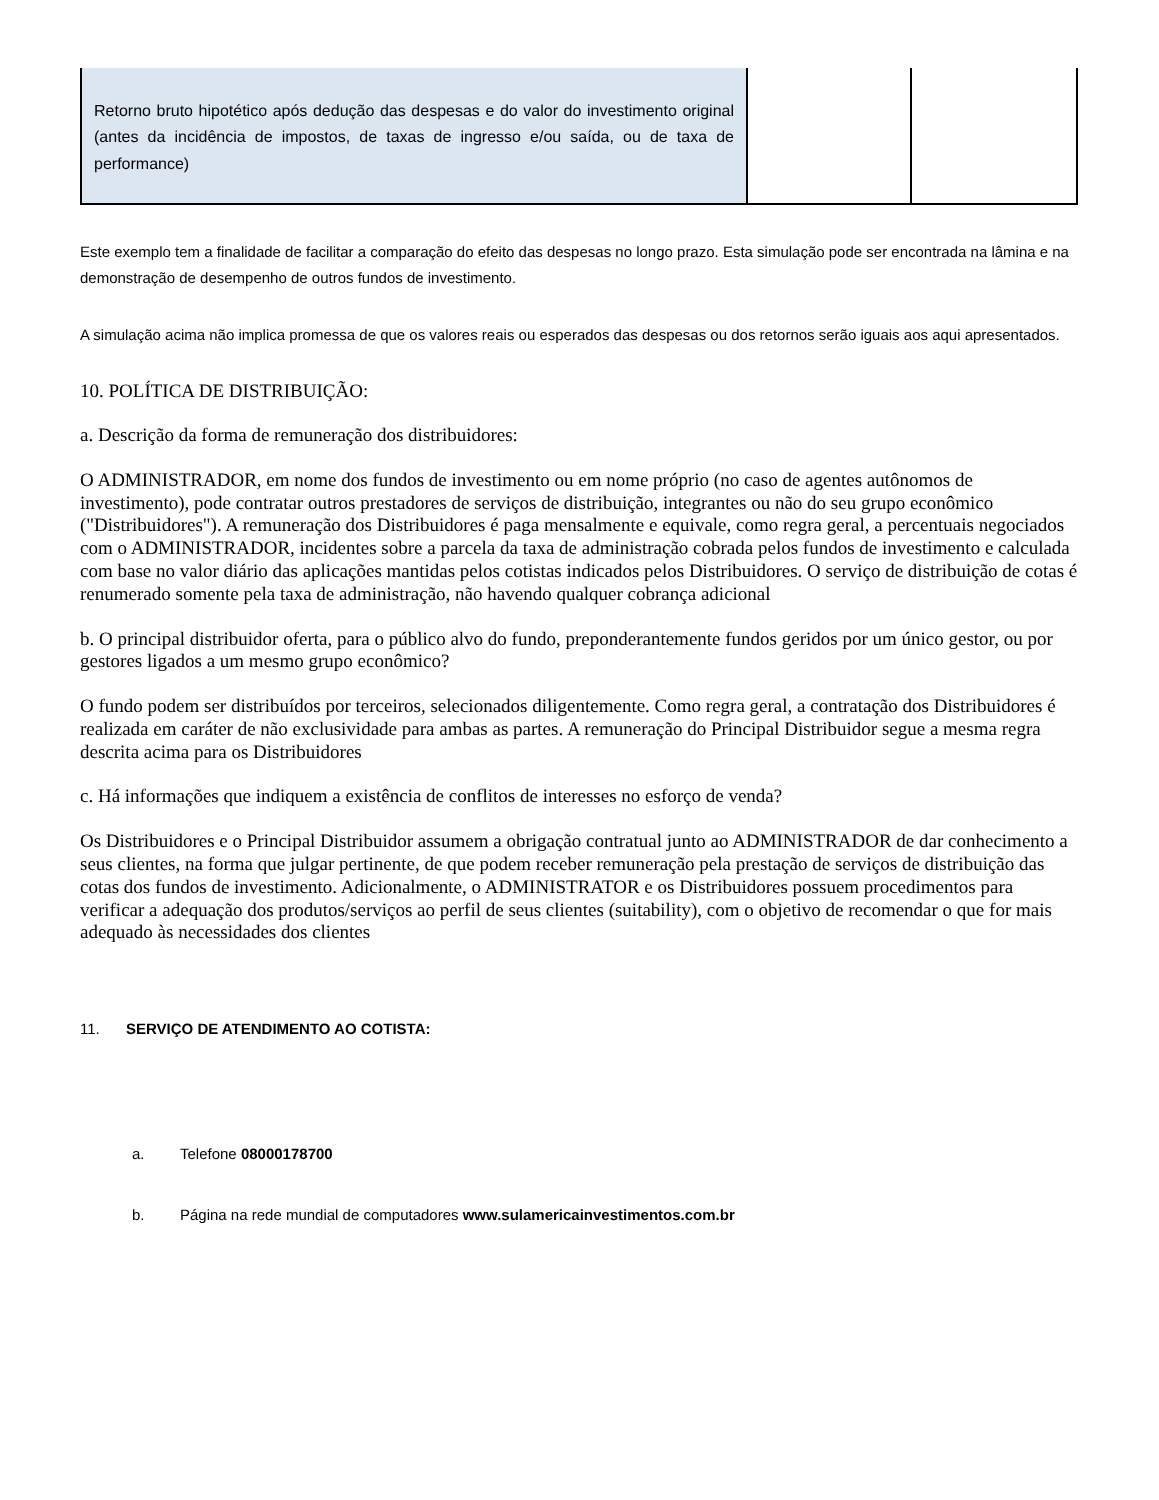| Retorno bruto hipotético após dedução das despesas e do valor do investimento original (antes da incidência de impostos, de taxas de ingresso e/ou saída, ou de taxa de performance) | | |
Este exemplo tem a finalidade de facilitar a comparação do efeito das despesas no longo prazo. Esta simulação pode ser encontrada na lâmina e na demonstração de desempenho de outros fundos de investimento.
A simulação acima não implica promessa de que os valores reais ou esperados das despesas ou dos retornos serão iguais aos aqui apresentados.
10. POLÍTICA DE DISTRIBUIÇÃO:
a. Descrição da forma de remuneração dos distribuidores:
O ADMINISTRADOR, em nome dos fundos de investimento ou em nome próprio (no caso de agentes autônomos de investimento), pode contratar outros prestadores de serviços de distribuição, integrantes ou não do seu grupo econômico ("Distribuidores"). A remuneração dos Distribuidores é paga mensalmente e equivale, como regra geral, a percentuais negociados com o ADMINISTRADOR, incidentes sobre a parcela da taxa de administração cobrada pelos fundos de investimento e calculada com base no valor diário das aplicações mantidas pelos cotistas indicados pelos Distribuidores. O serviço de distribuição de cotas é renumerado somente pela taxa de administração, não havendo qualquer cobrança adicional
b. O principal distribuidor oferta, para o público alvo do fundo, preponderantemente fundos geridos por um único gestor, ou por gestores ligados a um mesmo grupo econômico?
O fundo podem ser distribuídos por terceiros, selecionados diligentemente. Como regra geral, a contratação dos Distribuidores é realizada em caráter de não exclusividade para ambas as partes. A remuneração do Principal Distribuidor segue a mesma regra descrita acima para os Distribuidores
c. Há informações que indiquem a existência de conflitos de interesses no esforço de venda?
Os Distribuidores e o Principal Distribuidor assumem a obrigação contratual junto ao ADMINISTRADOR de dar conhecimento a seus clientes, na forma que julgar pertinente, de que podem receber remuneração pela prestação de serviços de distribuição das cotas dos fundos de investimento. Adicionalmente, o ADMINISTRATOR e os Distribuidores possuem procedimentos para verificar a adequação dos produtos/serviços ao perfil de seus clientes (suitability), com o objetivo de recomendar o que for mais adequado às necessidades dos clientes
11. SERVIÇO DE ATENDIMENTO AO COTISTA:
a. Telefone 08000178700
b. Página na rede mundial de computadores www.sulamericainvestimentos.com.br